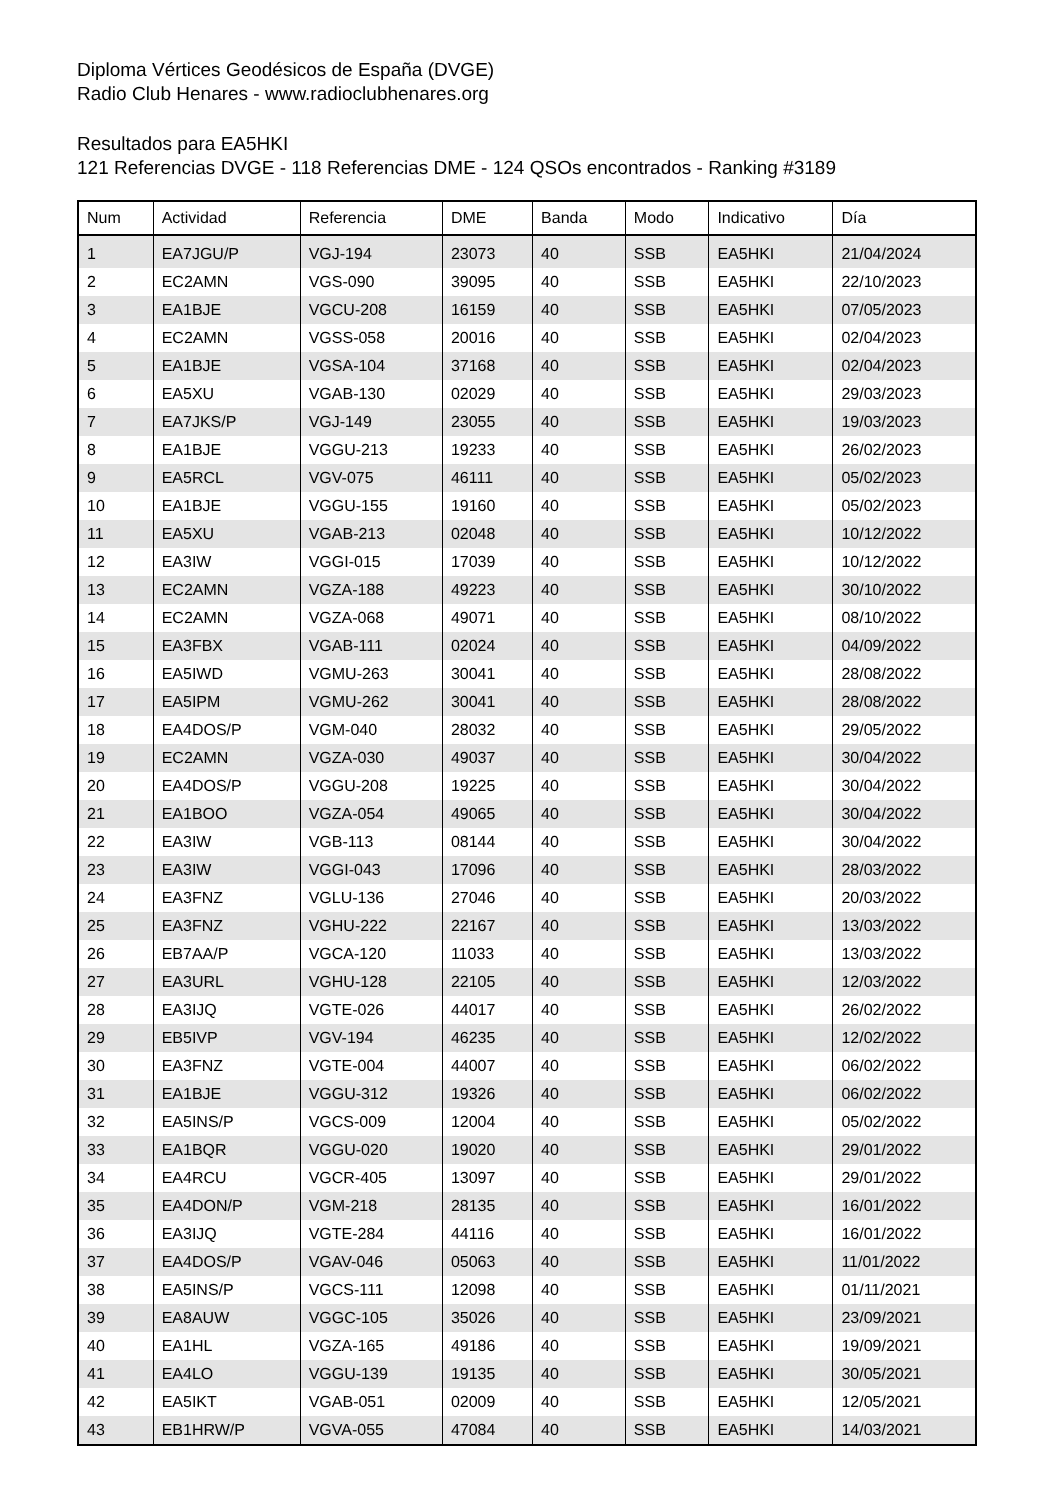Diploma Vértices Geodésicos de España (DVGE)
Radio Club Henares - www.radioclubhenares.org
Resultados para EA5HKI
121 Referencias DVGE - 118 Referencias DME - 124 QSOs encontrados - Ranking #3189
| Num | Actividad | Referencia | DME | Banda | Modo | Indicativo | Día |
| --- | --- | --- | --- | --- | --- | --- | --- |
| 1 | EA7JGU/P | VGJ-194 | 23073 | 40 | SSB | EA5HKI | 21/04/2024 |
| 2 | EC2AMN | VGS-090 | 39095 | 40 | SSB | EA5HKI | 22/10/2023 |
| 3 | EA1BJE | VGCU-208 | 16159 | 40 | SSB | EA5HKI | 07/05/2023 |
| 4 | EC2AMN | VGSS-058 | 20016 | 40 | SSB | EA5HKI | 02/04/2023 |
| 5 | EA1BJE | VGSA-104 | 37168 | 40 | SSB | EA5HKI | 02/04/2023 |
| 6 | EA5XU | VGAB-130 | 02029 | 40 | SSB | EA5HKI | 29/03/2023 |
| 7 | EA7JKS/P | VGJ-149 | 23055 | 40 | SSB | EA5HKI | 19/03/2023 |
| 8 | EA1BJE | VGGU-213 | 19233 | 40 | SSB | EA5HKI | 26/02/2023 |
| 9 | EA5RCL | VGV-075 | 46111 | 40 | SSB | EA5HKI | 05/02/2023 |
| 10 | EA1BJE | VGGU-155 | 19160 | 40 | SSB | EA5HKI | 05/02/2023 |
| 11 | EA5XU | VGAB-213 | 02048 | 40 | SSB | EA5HKI | 10/12/2022 |
| 12 | EA3IW | VGGI-015 | 17039 | 40 | SSB | EA5HKI | 10/12/2022 |
| 13 | EC2AMN | VGZA-188 | 49223 | 40 | SSB | EA5HKI | 30/10/2022 |
| 14 | EC2AMN | VGZA-068 | 49071 | 40 | SSB | EA5HKI | 08/10/2022 |
| 15 | EA3FBX | VGAB-111 | 02024 | 40 | SSB | EA5HKI | 04/09/2022 |
| 16 | EA5IWD | VGMU-263 | 30041 | 40 | SSB | EA5HKI | 28/08/2022 |
| 17 | EA5IPM | VGMU-262 | 30041 | 40 | SSB | EA5HKI | 28/08/2022 |
| 18 | EA4DOS/P | VGM-040 | 28032 | 40 | SSB | EA5HKI | 29/05/2022 |
| 19 | EC2AMN | VGZA-030 | 49037 | 40 | SSB | EA5HKI | 30/04/2022 |
| 20 | EA4DOS/P | VGGU-208 | 19225 | 40 | SSB | EA5HKI | 30/04/2022 |
| 21 | EA1BOO | VGZA-054 | 49065 | 40 | SSB | EA5HKI | 30/04/2022 |
| 22 | EA3IW | VGB-113 | 08144 | 40 | SSB | EA5HKI | 30/04/2022 |
| 23 | EA3IW | VGGI-043 | 17096 | 40 | SSB | EA5HKI | 28/03/2022 |
| 24 | EA3FNZ | VGLU-136 | 27046 | 40 | SSB | EA5HKI | 20/03/2022 |
| 25 | EA3FNZ | VGHU-222 | 22167 | 40 | SSB | EA5HKI | 13/03/2022 |
| 26 | EB7AA/P | VGCA-120 | 11033 | 40 | SSB | EA5HKI | 13/03/2022 |
| 27 | EA3URL | VGHU-128 | 22105 | 40 | SSB | EA5HKI | 12/03/2022 |
| 28 | EA3IJQ | VGTE-026 | 44017 | 40 | SSB | EA5HKI | 26/02/2022 |
| 29 | EB5IVP | VGV-194 | 46235 | 40 | SSB | EA5HKI | 12/02/2022 |
| 30 | EA3FNZ | VGTE-004 | 44007 | 40 | SSB | EA5HKI | 06/02/2022 |
| 31 | EA1BJE | VGGU-312 | 19326 | 40 | SSB | EA5HKI | 06/02/2022 |
| 32 | EA5INS/P | VGCS-009 | 12004 | 40 | SSB | EA5HKI | 05/02/2022 |
| 33 | EA1BQR | VGGU-020 | 19020 | 40 | SSB | EA5HKI | 29/01/2022 |
| 34 | EA4RCU | VGCR-405 | 13097 | 40 | SSB | EA5HKI | 29/01/2022 |
| 35 | EA4DON/P | VGM-218 | 28135 | 40 | SSB | EA5HKI | 16/01/2022 |
| 36 | EA3IJQ | VGTE-284 | 44116 | 40 | SSB | EA5HKI | 16/01/2022 |
| 37 | EA4DOS/P | VGAV-046 | 05063 | 40 | SSB | EA5HKI | 11/01/2022 |
| 38 | EA5INS/P | VGCS-111 | 12098 | 40 | SSB | EA5HKI | 01/11/2021 |
| 39 | EA8AUW | VGGC-105 | 35026 | 40 | SSB | EA5HKI | 23/09/2021 |
| 40 | EA1HL | VGZA-165 | 49186 | 40 | SSB | EA5HKI | 19/09/2021 |
| 41 | EA4LO | VGGU-139 | 19135 | 40 | SSB | EA5HKI | 30/05/2021 |
| 42 | EA5IKT | VGAB-051 | 02009 | 40 | SSB | EA5HKI | 12/05/2021 |
| 43 | EB1HRW/P | VGVA-055 | 47084 | 40 | SSB | EA5HKI | 14/03/2021 |